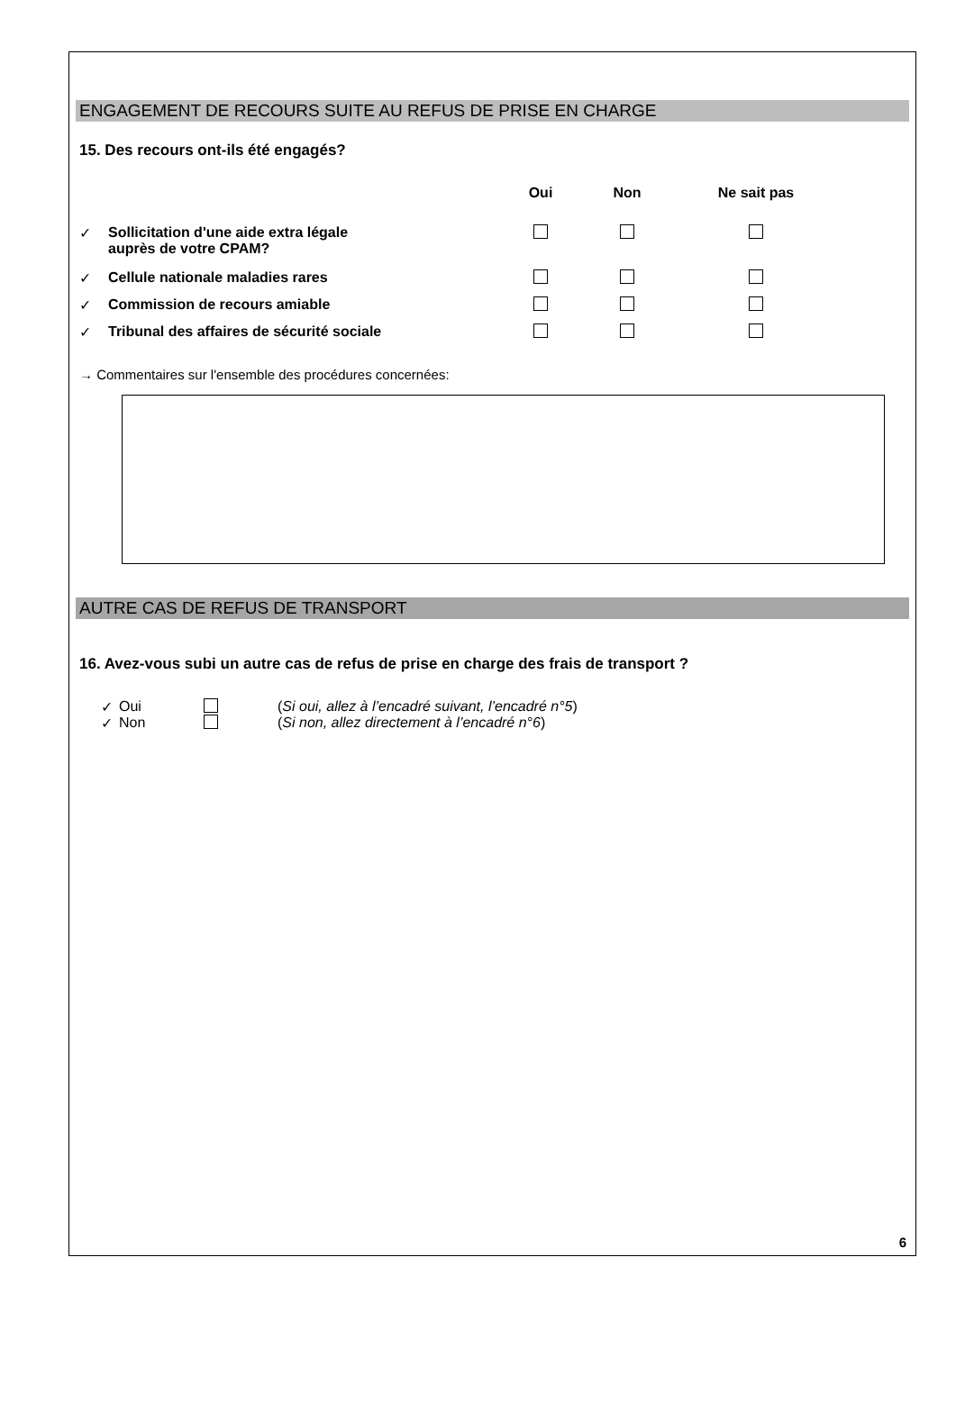ENGAGEMENT DE RECOURS SUITE AU REFUS DE PRISE EN CHARGE
15. Des recours ont-ils été engagés?
| | | Oui | Non | Ne sait pas |
| --- | --- | --- | --- | --- |
| ✓ | Sollicitation d'une aide extra légale auprès de votre CPAM? | | | |
| ✓ | Cellule nationale maladies rares | | | |
| ✓ | Commission de recours amiable | | | |
| ✓ | Tribunal des affaires de sécurité sociale | | | |
→ Commentaires sur l'ensemble des procédures concernées:
AUTRE CAS DE REFUS DE TRANSPORT
16. Avez-vous subi un autre cas de refus de prise en charge des frais de transport ?
✓ Oui (Si oui, allez à l’encadré suivant, l’encadré n°5)
✓ Non (Si non, allez directement à l’encadré n°6)
6